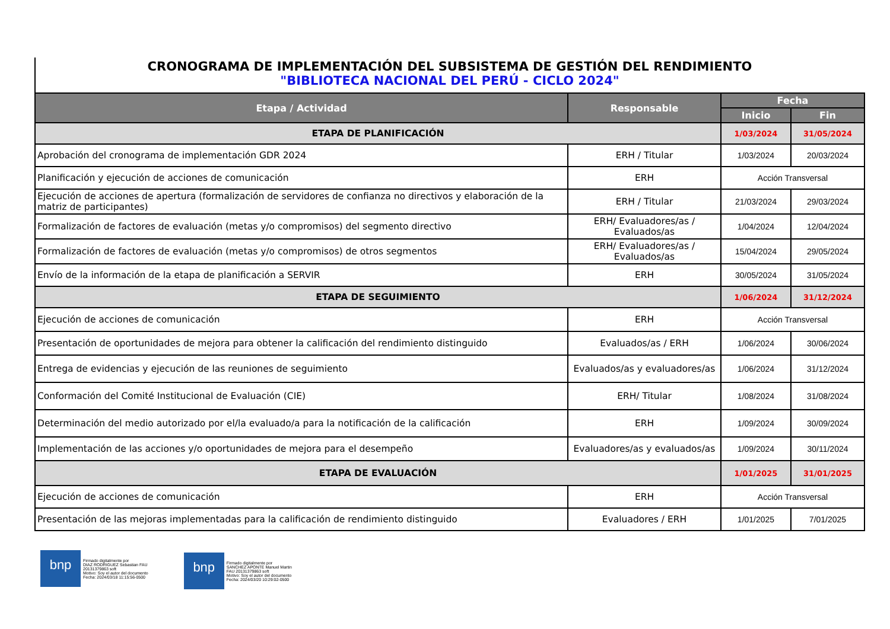CRONOGRAMA DE IMPLEMENTACIÓN DEL SUBSISTEMA DE GESTIÓN DEL RENDIMIENTO
"BIBLIOTECA NACIONAL DEL PERÚ - CICLO 2024"
| Etapa / Actividad | Responsable | Fecha | |
| --- | --- | --- | --- |
| | | Inicio | Fin |
| ETAPA DE PLANIFICACIÓN | | 1/03/2024 | 31/05/2024 |
| Aprobación del cronograma de implementación GDR 2024 | ERH / Titular | 1/03/2024 | 20/03/2024 |
| Planificación y ejecución de acciones de comunicación | ERH | Acción Transversal | |
| Ejecución de acciones de apertura (formalización de servidores de confianza no directivos y elaboración de la matriz de participantes) | ERH / Titular | 21/03/2024 | 29/03/2024 |
| Formalización de factores de evaluación (metas y/o compromisos) del segmento directivo | ERH/ Evaluadores/as / Evaluados/as | 1/04/2024 | 12/04/2024 |
| Formalización de factores de evaluación (metas y/o compromisos) de otros segmentos | ERH/ Evaluadores/as / Evaluados/as | 15/04/2024 | 29/05/2024 |
| Envío de la información de la etapa de planificación a SERVIR | ERH | 30/05/2024 | 31/05/2024 |
| ETAPA DE SEGUIMIENTO | | 1/06/2024 | 31/12/2024 |
| Ejecución de acciones de comunicación | ERH | Acción Transversal | |
| Presentación de oportunidades de mejora para obtener la calificación del rendimiento distinguido | Evaluados/as / ERH | 1/06/2024 | 30/06/2024 |
| Entrega de evidencias y ejecución de las reuniones de seguimiento | Evaluados/as y evaluadores/as | 1/06/2024 | 31/12/2024 |
| Conformación del Comité Institucional de Evaluación (CIE) | ERH/ Titular | 1/08/2024 | 31/08/2024 |
| Determinación del medio autorizado por el/la evaluado/a para la notificación de la calificación | ERH | 1/09/2024 | 30/09/2024 |
| Implementación de las acciones y/o oportunidades de mejora para el desempeño | Evaluadores/as y evaluados/as | 1/09/2024 | 30/11/2024 |
| ETAPA DE EVALUACIÓN | | 1/01/2025 | 31/01/2025 |
| Ejecución de acciones de comunicación | ERH | Acción Transversal | |
| Presentación de las mejoras implementadas para la calificación de rendimiento distinguido | Evaluadores / ERH | 1/01/2025 | 7/01/2025 |
bnp
Firmado digitalmente por
DIAZ RODRIGUEZ Sebastian FAU
20131379863 soft
Motivo: Soy el autor del documento
Fecha: 2024/03/18 11:15:56-0500
bnp
Firmado digitalmente por
SANCHEZ APONTE Manuel Martin
FAU 20131379863 soft
Motivo: Soy el autor del documento
Fecha: 2024/03/20 10:29:02-0500